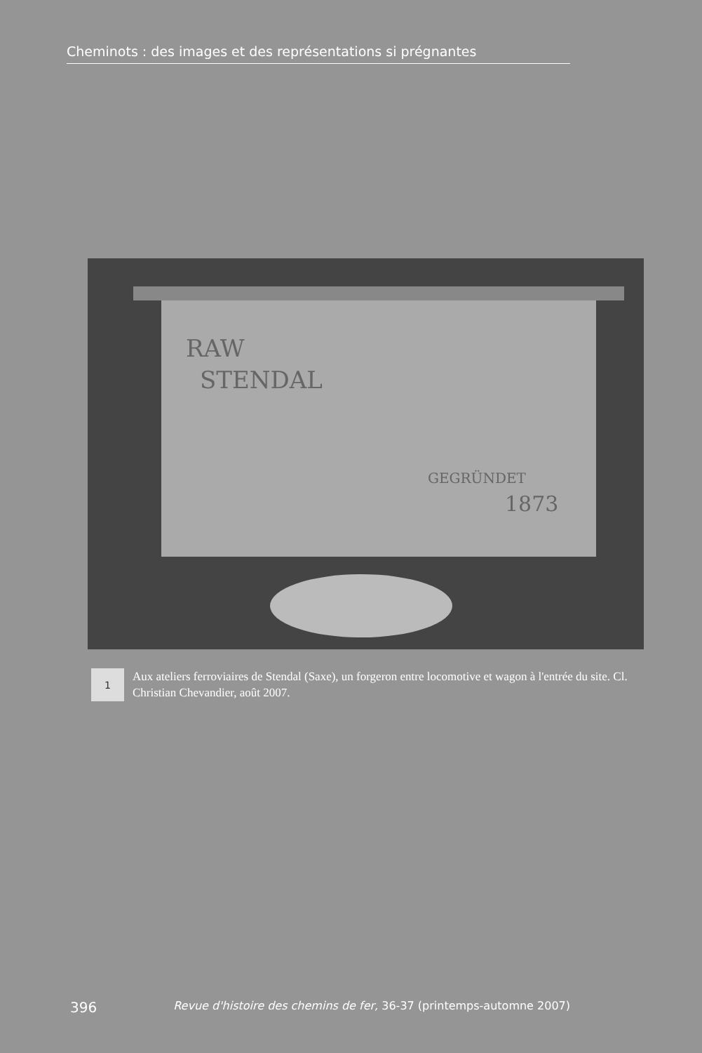Cheminots : des images et des représentations si prégnantes
RAW
STENDAL
GEGRÜNDET
1873
1
Aux ateliers ferroviaires de Stendal (Saxe), un forgeron entre locomotive et wagon à l'entrée du site. Cl. Christian Chevandier, août 2007.
396 Revue d'histoire des chemins de fer, 36-37 (printemps-automne 2007)